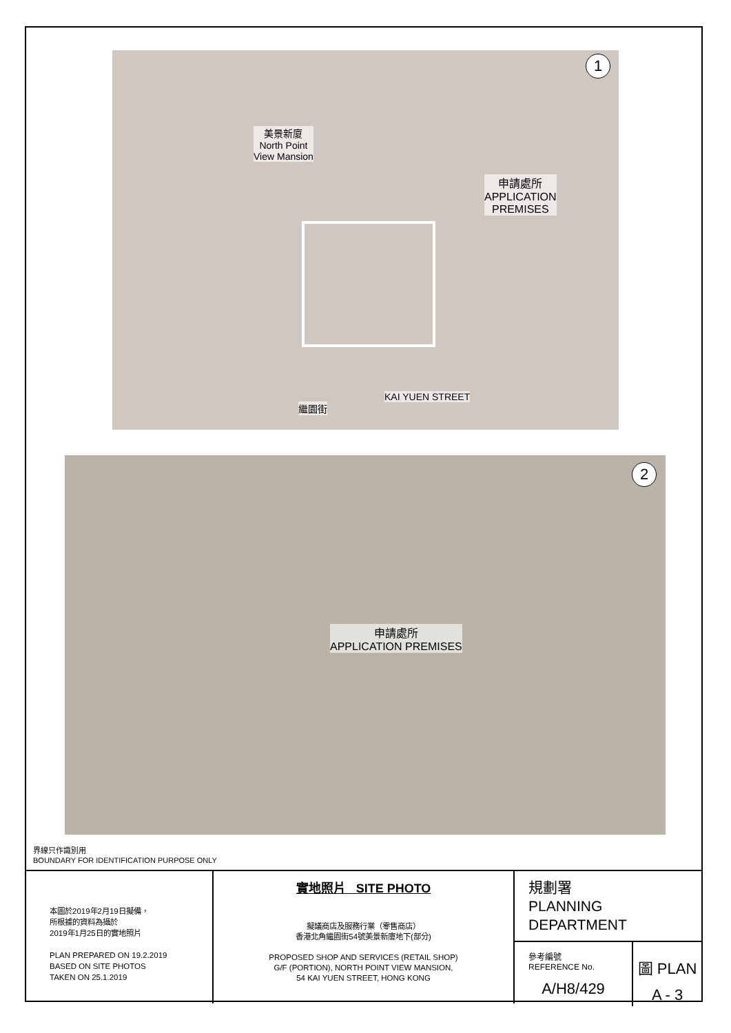1
美景新廈
North Point
View Mansion
申請處所
APPLICATION
PREMISES
繼園街
KAI YUEN STREET
2
申請處所
APPLICATION PREMISES
界線只作識別用
BOUNDARY FOR IDENTIFICATION PURPOSE ONLY
本圖於2019年2月19日擬備，
所根據的資料為攝於
2019年1月25日的實地照片
PLAN PREPARED ON 19.2.2019
BASED ON SITE PHOTOS
TAKEN ON 25.1.2019
實地照片 SITE PHOTO
擬議商店及服務行業（零售商店）
香港北角繼園街54號美景新廈地下(部分)
PROPOSED SHOP AND SERVICES (RETAIL SHOP)
G/F (PORTION), NORTH POINT VIEW MANSION,
54 KAI YUEN STREET, HONG KONG
規劃署
PLANNING
DEPARTMENT
參考編號
REFERENCE No.
A/H8/429
圖 PLAN
A - 3